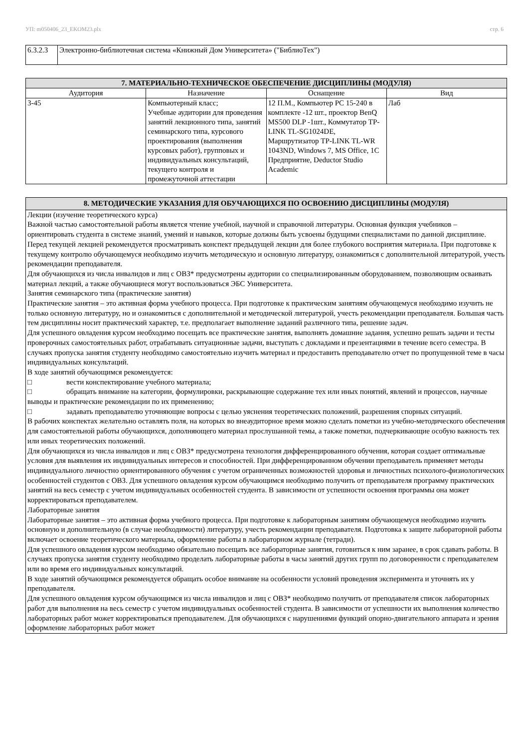УП: m050406_23_EKOM23.plx стр. 6
| 6.3.2.3 | Электронно-библиотечная система «Книжный Дом Университета» ("БиблиоТех") |
| 7. МАТЕРИАЛЬНО-ТЕХНИЧЕСКОЕ ОБЕСПЕЧЕНИЕ ДИСЦИПЛИНЫ (МОДУЛЯ) | | | |
| Аудитория | Назначение | Оснащение | Вид |
| 3-45 | Компьютерный класс; Учебные аудитории для проведения занятий лекционного типа, занятий семинарского типа, курсового проектирования (выполнения курсовых работ), групповых и индивидуальных консультаций, текущего контроля и промежуточной аттестации | 12 П.М., Компьютер PC 15-240 в комплекте -12 шт., проектор BenQ MS500 DLP -1шт., Коммутатор TP-LINK TL-SG1024DE, Маршрутизатор TP-LINK TL-WR 1043ND, Windows 7, MS Office, 1С Предприятие, Deductor Studio Academic | Лаб |
8. МЕТОДИЧЕСКИЕ УКАЗАНИЯ ДЛЯ ОБУЧАЮЩИХСЯ ПО ОСВОЕНИЮ ДИСЦИПЛИНЫ (МОДУЛЯ)
Лекции (изучение теоретического курса)
Важной частью самостоятельной работы является чтение учебной, научной и справочной литературы. Основная функция учебников – ориентировать студента в системе знаний, умений и навыков, которые должны быть усвоены будущими специалистами по данной дисциплине. Перед текущей лекцией рекомендуется просматривать конспект предыдущей лекции для более глубокого восприятия материала. При подготовке к текущему контролю обучающемуся необходимо изучить методическую и основную литературу, ознакомиться с дополнительной литературой, учесть рекомендации преподавателя.
Для обучающихся из числа инвалидов и лиц с ОВЗ* предусмотрены аудитории со специализированным оборудованием, позволяющим осваивать материал лекций, а также обучающиеся могут воспользоваться ЭБС Университета.
Занятия семинарского типа (практические занятия)
Практические занятия – это активная форма учебного процесса. При подготовке к практическим занятиям обучающемуся необходимо изучить не только основную литературу, но и ознакомиться с дополнительной и методической литературой, учесть рекомендации преподавателя. Большая часть тем дисциплины носит практический характер, т.е. предполагает выполнение заданий различного типа, решение задач.
Для успешного овладения курсом необходимо посещать все практические занятия, выполнять домашние задания, успешно решать задачи и тесты проверочных самостоятельных работ, отрабатывать ситуационные задачи, выступать с докладами и презентациями в течение всего семестра. В случаях пропуска занятия студенту необходимо самостоятельно изучить материал и предоставить преподавателю отчет по пропущенной теме в часы индивидуальных консультаций.
В ходе занятий обучающимся рекомендуется:
□ вести конспектирование учебного материала;
□ обращать внимание на категории, формулировки, раскрывающие содержание тех или иных понятий, явлений и процессов, научные выводы и практические рекомендации по их применению;
□ задавать преподавателю уточняющие вопросы с целью уяснения теоретических положений, разрешения спорных ситуаций.
В рабочих конспектах желательно оставлять поля, на которых во внеаудиторное время можно сделать пометки из учебно-методического обеспечения для самостоятельной работы обучающихся, дополняющего материал прослушанной темы, а также пометки, подчеркивающие особую важность тех или иных теоретических положений.
Для обучающихся из числа инвалидов и лиц с ОВЗ* предусмотрена технология дифференцированного обучения, которая создает оптимальные условия для выявления их индивидуальных интересов и способностей. При дифференцированном обучении преподаватель применяет методы индивидуального личностно ориентированного обучения с учетом ограниченных возможностей здоровья и личностных психолого-физиологических особенностей студентов с ОВЗ. Для успешного овладения курсом обучающимся необходимо получить от преподавателя программу практических занятий на весь семестр с учетом индивидуальных особенностей студента. В зависимости от успешности освоения программы она может корректироваться преподавателем.
Лабораторные занятия
Лабораторные занятия – это активная форма учебного процесса. При подготовке к лабораторным занятиям обучающемуся необходимо изучить основную и дополнительную (в случае необходимости) литературу, учесть рекомендации преподавателя. Подготовка к защите лабораторной работы включает освоение теоретического материала, оформление работы в лабораторном журнале (тетради).
Для успешного овладения курсом необходимо обязательно посещать все лабораторные занятия, готовиться к ним заранее, в срок сдавать работы. В случаях пропуска занятия студенту необходимо проделать лабораторные работы в часы занятий других групп по договоренности с преподавателем или во время его индивидуальных консультаций.
В ходе занятий обучающимся рекомендуется обращать особое внимание на особенности условий проведения эксперимента и уточнять их у преподавателя.
Для успешного овладения курсом обучающимся из числа инвалидов и лиц с ОВЗ* необходимо получить от преподавателя список лабораторных работ для выполнения на весь семестр с учетом индивидуальных особенностей студента. В зависимости от успешности их выполнения количество лабораторных работ может корректироваться преподавателем. Для обучающихся с нарушениями функций опорно-двигательного аппарата и зрения оформление лабораторных работ может